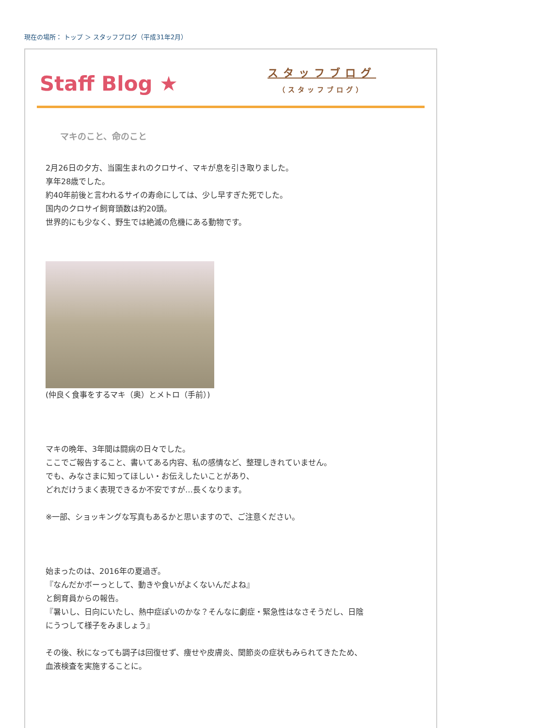現在の場所： トップ ＞ スタッフブログ（平成31年2月）
Staff Blog ★
スタッフブログ
（スタッフブログ）
マキのこと、命のこと
2月26日の夕方、当園生まれのクロサイ、マキが息を引き取りました。
享年28歳でした。
約40年前後と言われるサイの寿命にしては、少し早すぎた死でした。
国内のクロサイ飼育頭数は約20頭。
世界的にも少なく、野生では絶滅の危機にある動物です。
(仲良く食事をするマキ（奥）とメトロ（手前）)
マキの晩年、3年間は闘病の日々でした。
ここでご報告すること、書いてある内容、私の感情など、整理しきれていません。
でも、みなさまに知ってほしい・お伝えしたいことがあり、
どれだけうまく表現できるか不安ですが…長くなります。
※一部、ショッキングな写真もあるかと思いますので、ご注意ください。
始まったのは、2016年の夏過ぎ。
『なんだかボーっとして、動きや食いがよくないんだよね』
と飼育員からの報告。
『暑いし、日向にいたし、熱中症ぽいのかな？そんなに劇症・緊急性はなさそうだし、日陰
にうつして様子をみましょう』
その後、秋になっても調子は回復せず、痩せや皮膚炎、関節炎の症状もみられてきたため、
血液検査を実施することに。